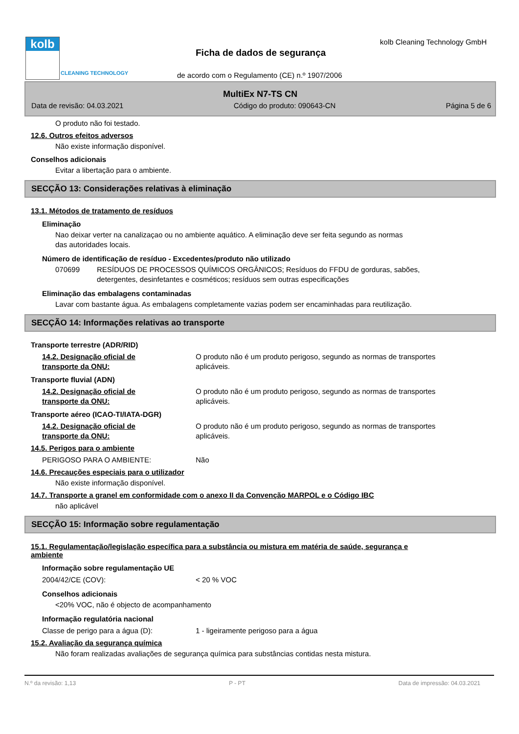kolb
CLEANING TECHNOLOGY
kolb Cleaning Technology GmbH
Ficha de dados de segurança
de acordo com o Regulamento (CE) n.º 1907/2006
MultiEx N7-TS CN
Data de revisão: 04.03.2021 Código do produto: 090643-CN Página 5 de 6
O produto não foi testado.
12.6. Outros efeitos adversos
Não existe informação disponível.
Conselhos adicionais
Evitar a libertação para o ambiente.
SECÇÃO 13: Considerações relativas à eliminação
13.1. Métodos de tratamento de resíduos
Eliminação
Nao deixar verter na canalizaçao ou no ambiente aquático. A eliminação deve ser feita segundo as normas
das autoridades locais.
Número de identificação de resíduo - Excedentes/produto não utilizado
070699 RESÍDUOS DE PROCESSOS QUÍMICOS ORGÂNICOS; Resíduos do FFDU de gorduras, sabões,
detergentes, desinfetantes e cosméticos; resíduos sem outras especificações
Eliminação das embalagens contaminadas
Lavar com bastante água. As embalagens completamente vazias podem ser encaminhadas para reutilização.
SECÇÃO 14: Informações relativas ao transporte
Transporte terrestre (ADR/RID)
14.2. Designação oficial de
transporte da ONU:
O produto não é um produto perigoso, segundo as normas de transportes
aplicáveis.
Transporte fluvial (ADN)
14.2. Designação oficial de
transporte da ONU:
O produto não é um produto perigoso, segundo as normas de transportes
aplicáveis.
Transporte aéreo (ICAO-TI/IATA-DGR)
14.2. Designação oficial de
transporte da ONU:
O produto não é um produto perigoso, segundo as normas de transportes
aplicáveis.
14.5. Perigos para o ambiente
PERIGOSO PARA O AMBIENTE: Não
14.6. Precauções especiais para o utilizador
Não existe informação disponível.
14.7. Transporte a granel em conformidade com o anexo II da Convenção MARPOL e o Código IBC
não aplicável
SECÇÃO 15: Informação sobre regulamentação
15.1. Regulamentação/legislação específica para a substância ou mistura em matéria de saúde, segurança e
ambiente
Informação sobre regulamentação UE
2004/42/CE (COV): < 20 % VOC
Conselhos adicionais
<20% VOC, não é objecto de acompanhamento
Informação regulatória nacional
Classe de perigo para a água (D): 1 - ligeiramente perigoso para a água
15.2. Avaliação da segurança química
Não foram realizadas avaliações de segurança química para substâncias contidas nesta mistura.
N.º da revisão: 1,13 P - PT Data de impressão: 04.03.2021